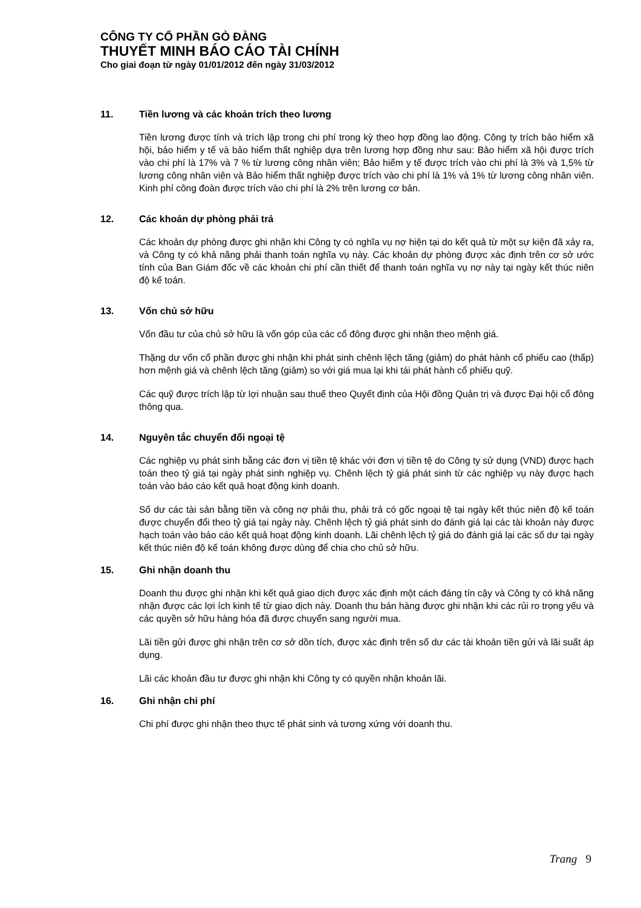CÔNG TY CỔ PHẦN GÒ ĐÀNG
THUYẾT MINH BÁO CÁO TÀI CHÍNH
Cho giai đoạn từ ngày 01/01/2012 đến ngày 31/03/2012
11. Tiền lương và các khoản trích theo lương
Tiền lương được tính và trích lập trong chi phí trong kỳ theo hợp đồng lao động. Công ty trích bảo hiểm xã hội, bảo hiểm y tế và bảo hiểm thất nghiệp dựa trên lương hợp đồng như sau: Bảo hiểm xã hội được trích vào chi phí là 17% và 7 % từ lương công nhân viên; Bảo hiểm y tế được trích vào chi phí là 3% và 1,5% từ lương công nhân viên và Bảo hiểm thất nghiệp được trích vào chi phí là 1% và 1% từ lương công nhân viên. Kinh phí công đoàn được trích vào chi phí là 2% trên lương cơ bản.
12. Các khoản dự phòng phải trả
Các khoản dự phòng được ghi nhận khi Công ty có nghĩa vụ nợ hiện tại do kết quả từ một sự kiện đã xảy ra, và Công ty có khả năng phải thanh toán nghĩa vụ này. Các khoản dự phòng được xác định trên cơ sở ước tính của Ban Giám đốc về các khoản chi phí cần thiết để thanh toán nghĩa vụ nợ này tại ngày kết thúc niên độ kế toán.
13. Vốn chủ sở hữu
Vốn đầu tư của chủ sở hữu là vốn góp của các cổ đông được ghi nhận theo mệnh giá.
Thặng dư vốn cổ phần được ghi nhận khi phát sinh chênh lệch tăng (giảm) do phát hành cổ phiếu cao (thấp) hơn mệnh giá và chênh lệch tăng (giảm) so với giá mua lại khi tái phát hành cổ phiếu quỹ.
Các quỹ được trích lập từ lợi nhuận sau thuế theo Quyết định của Hội đồng Quản trị và được Đại hội cổ đông thông qua.
14. Nguyên tắc chuyển đổi ngoại tệ
Các nghiệp vụ phát sinh bằng các đơn vị tiền tệ khác với đơn vị tiền tệ do Công ty sử dụng (VND) được hạch toán theo tỷ giá tại ngày phát sinh nghiệp vụ. Chênh lệch tỷ giá phát sinh từ các nghiệp vụ này được hạch toán vào báo cáo kết quả hoạt động kinh doanh.
Số dư các tài sản bằng tiền và công nợ phải thu, phải trả có gốc ngoại tệ tại ngày kết thúc niên độ kế toán được chuyển đổi theo tỷ giá tại ngày này. Chênh lệch tỷ giá phát sinh do đánh giá lại các tài khoản này được hạch toán vào báo cáo kết quả hoạt động kinh doanh. Lãi chênh lệch tỷ giá do đánh giá lại các số dư tại ngày kết thúc niên độ kế toán không được dùng để chia cho chủ sở hữu.
15. Ghi nhận doanh thu
Doanh thu được ghi nhận khi kết quả giao dịch được xác định một cách đáng tín cậy và Công ty có khả năng nhận được các lợi ích kinh tế từ giao dịch này. Doanh thu bán hàng được ghi nhận khi các rủi ro trọng yếu và các quyền sở hữu hàng hóa đã được chuyển sang người mua.
Lãi tiền gửi được ghi nhận trên cơ sở dồn tích, được xác định trên số dư các tài khoản tiền gửi và lãi suất áp dụng.
Lãi các khoản đầu tư được ghi nhận khi Công ty có quyền nhận khoản lãi.
16. Ghi nhận chi phí
Chi phí được ghi nhận theo thực tế phát sinh và tương xứng với doanh thu.
Trang 9